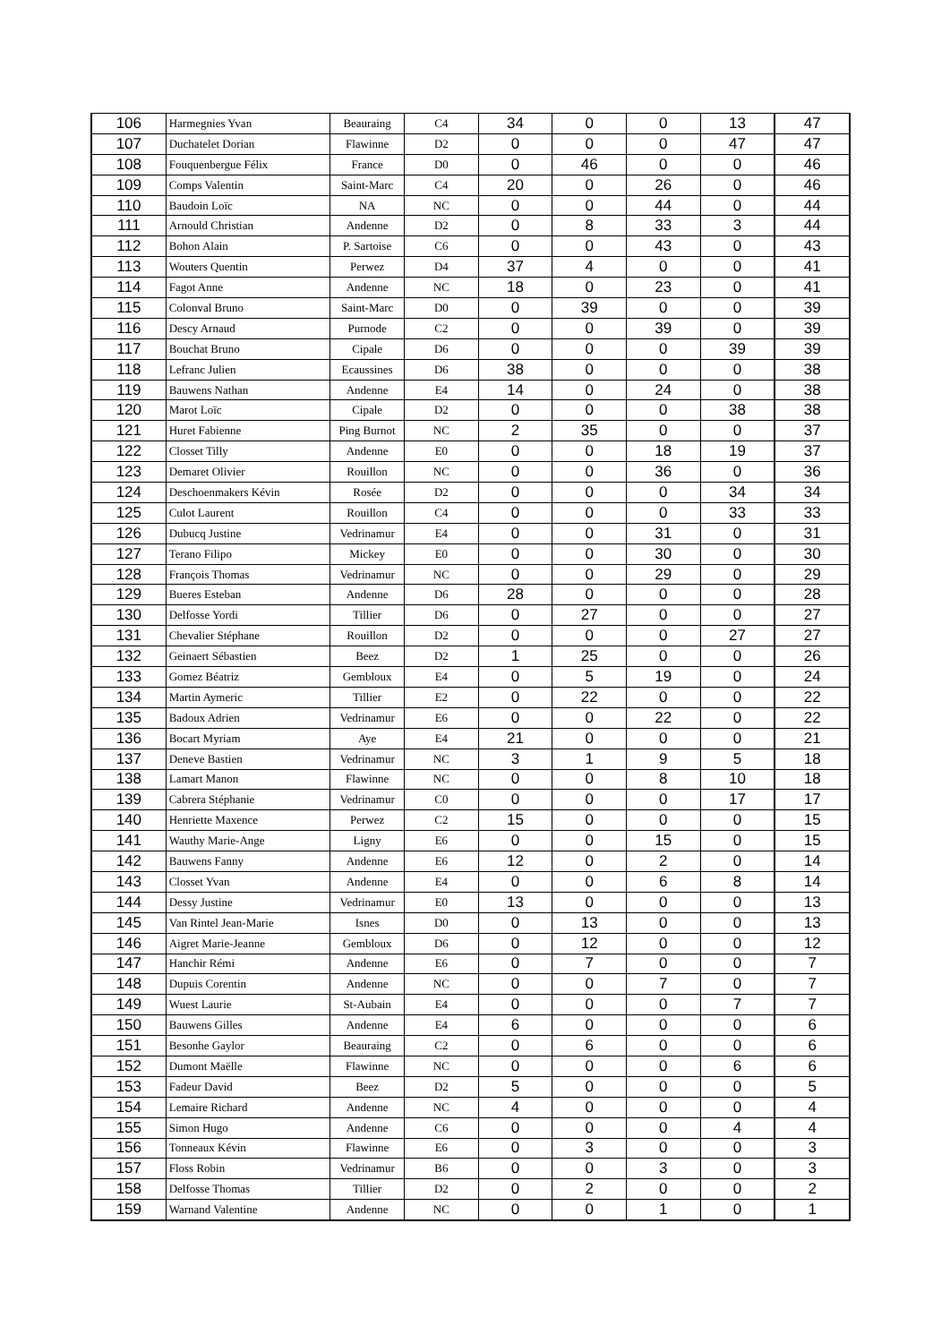| 106 | Harmegnies Yvan | Beauraing | C4 | 34 | 0 | 0 | 13 | 47 |
| 107 | Duchatelet Dorian | Flawinne | D2 | 0 | 0 | 0 | 47 | 47 |
| 108 | Fouquenbergue Félix | France | D0 | 0 | 46 | 0 | 0 | 46 |
| 109 | Comps Valentin | Saint-Marc | C4 | 20 | 0 | 26 | 0 | 46 |
| 110 | Baudoin Loïc | NA | NC | 0 | 0 | 44 | 0 | 44 |
| 111 | Arnould Christian | Andenne | D2 | 0 | 8 | 33 | 3 | 44 |
| 112 | Bohon Alain | P. Sartoise | C6 | 0 | 0 | 43 | 0 | 43 |
| 113 | Wouters Quentin | Perwez | D4 | 37 | 4 | 0 | 0 | 41 |
| 114 | Fagot Anne | Andenne | NC | 18 | 0 | 23 | 0 | 41 |
| 115 | Colonval Bruno | Saint-Marc | D0 | 0 | 39 | 0 | 0 | 39 |
| 116 | Descy Arnaud | Purnode | C2 | 0 | 0 | 39 | 0 | 39 |
| 117 | Bouchat Bruno | Cipale | D6 | 0 | 0 | 0 | 39 | 39 |
| 118 | Lefranc Julien | Ecaussines | D6 | 38 | 0 | 0 | 0 | 38 |
| 119 | Bauwens Nathan | Andenne | E4 | 14 | 0 | 24 | 0 | 38 |
| 120 | Marot Loïc | Cipale | D2 | 0 | 0 | 0 | 38 | 38 |
| 121 | Huret Fabienne | Ping Burnot | NC | 2 | 35 | 0 | 0 | 37 |
| 122 | Closset Tilly | Andenne | E0 | 0 | 0 | 18 | 19 | 37 |
| 123 | Demaret Olivier | Rouillon | NC | 0 | 0 | 36 | 0 | 36 |
| 124 | Deschoenmakers Kévin | Rosée | D2 | 0 | 0 | 0 | 34 | 34 |
| 125 | Culot Laurent | Rouillon | C4 | 0 | 0 | 0 | 33 | 33 |
| 126 | Dubucq Justine | Vedrinamur | E4 | 0 | 0 | 31 | 0 | 31 |
| 127 | Terano Filipo | Mickey | E0 | 0 | 0 | 30 | 0 | 30 |
| 128 | François Thomas | Vedrinamur | NC | 0 | 0 | 29 | 0 | 29 |
| 129 | Bueres Esteban | Andenne | D6 | 28 | 0 | 0 | 0 | 28 |
| 130 | Delfosse Yordi | Tillier | D6 | 0 | 27 | 0 | 0 | 27 |
| 131 | Chevalier Stéphane | Rouillon | D2 | 0 | 0 | 0 | 27 | 27 |
| 132 | Geinaert Sébastien | Beez | D2 | 1 | 25 | 0 | 0 | 26 |
| 133 | Gomez Béatriz | Gembloux | E4 | 0 | 5 | 19 | 0 | 24 |
| 134 | Martin Aymeric | Tillier | E2 | 0 | 22 | 0 | 0 | 22 |
| 135 | Badoux Adrien | Vedrinamur | E6 | 0 | 0 | 22 | 0 | 22 |
| 136 | Bocart Myriam | Aye | E4 | 21 | 0 | 0 | 0 | 21 |
| 137 | Deneve Bastien | Vedrinamur | NC | 3 | 1 | 9 | 5 | 18 |
| 138 | Lamart Manon | Flawinne | NC | 0 | 0 | 8 | 10 | 18 |
| 139 | Cabrera Stéphanie | Vedrinamur | C0 | 0 | 0 | 0 | 17 | 17 |
| 140 | Henriette Maxence | Perwez | C2 | 15 | 0 | 0 | 0 | 15 |
| 141 | Wauthy Marie-Ange | Ligny | E6 | 0 | 0 | 15 | 0 | 15 |
| 142 | Bauwens Fanny | Andenne | E6 | 12 | 0 | 2 | 0 | 14 |
| 143 | Closset Yvan | Andenne | E4 | 0 | 0 | 6 | 8 | 14 |
| 144 | Dessy Justine | Vedrinamur | E0 | 13 | 0 | 0 | 0 | 13 |
| 145 | Van Rintel Jean-Marie | Isnes | D0 | 0 | 13 | 0 | 0 | 13 |
| 146 | Aigret Marie-Jeanne | Gembloux | D6 | 0 | 12 | 0 | 0 | 12 |
| 147 | Hanchir Rémi | Andenne | E6 | 0 | 7 | 0 | 0 | 7 |
| 148 | Dupuis Corentin | Andenne | NC | 0 | 0 | 7 | 0 | 7 |
| 149 | Wuest Laurie | St-Aubain | E4 | 0 | 0 | 0 | 7 | 7 |
| 150 | Bauwens Gilles | Andenne | E4 | 6 | 0 | 0 | 0 | 6 |
| 151 | Besonhe Gaylor | Beauraing | C2 | 0 | 6 | 0 | 0 | 6 |
| 152 | Dumont Maëlle | Flawinne | NC | 0 | 0 | 0 | 6 | 6 |
| 153 | Fadeur David | Beez | D2 | 5 | 0 | 0 | 0 | 5 |
| 154 | Lemaire Richard | Andenne | NC | 4 | 0 | 0 | 0 | 4 |
| 155 | Simon Hugo | Andenne | C6 | 0 | 0 | 0 | 4 | 4 |
| 156 | Tonneaux Kévin | Flawinne | E6 | 0 | 3 | 0 | 0 | 3 |
| 157 | Floss Robin | Vedrinamur | B6 | 0 | 0 | 3 | 0 | 3 |
| 158 | Delfosse Thomas | Tillier | D2 | 0 | 2 | 0 | 0 | 2 |
| 159 | Warnand Valentine | Andenne | NC | 0 | 0 | 1 | 0 | 1 |